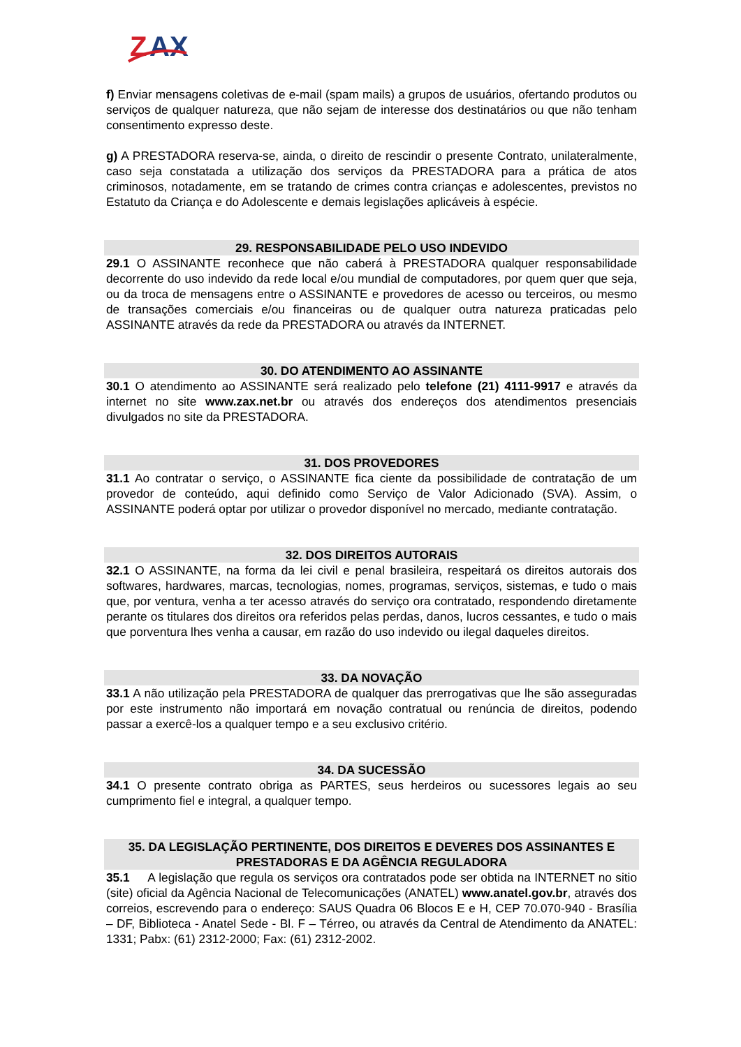Z
AX
f) Enviar mensagens coletivas de e-mail (spam mails) a grupos de usuários, ofertando produtos ou serviços de qualquer natureza, que não sejam de interesse dos destinatários ou que não tenham consentimento expresso deste.
g) A PRESTADORA reserva-se, ainda, o direito de rescindir o presente Contrato, unilateralmente, caso seja constatada a utilização dos serviços da PRESTADORA para a prática de atos criminosos, notadamente, em se tratando de crimes contra crianças e adolescentes, previstos no Estatuto da Criança e do Adolescente e demais legislações aplicáveis à espécie.
29. RESPONSABILIDADE PELO USO INDEVIDO
29.1 O ASSINANTE reconhece que não caberá à PRESTADORA qualquer responsabilidade decorrente do uso indevido da rede local e/ou mundial de computadores, por quem quer que seja, ou da troca de mensagens entre o ASSINANTE e provedores de acesso ou terceiros, ou mesmo de transações comerciais e/ou financeiras ou de qualquer outra natureza praticadas pelo ASSINANTE através da rede da PRESTADORA ou através da INTERNET.
30. DO ATENDIMENTO AO ASSINANTE
30.1 O atendimento ao ASSINANTE será realizado pelo telefone (21) 4111-9917 e através da internet no site www.zax.net.br ou através dos endereços dos atendimentos presenciais divulgados no site da PRESTADORA.
31. DOS PROVEDORES
31.1 Ao contratar o serviço, o ASSINANTE fica ciente da possibilidade de contratação de um provedor de conteúdo, aqui definido como Serviço de Valor Adicionado (SVA). Assim, o ASSINANTE poderá optar por utilizar o provedor disponível no mercado, mediante contratação.
32. DOS DIREITOS AUTORAIS
32.1 O ASSINANTE, na forma da lei civil e penal brasileira, respeitará os direitos autorais dos softwares, hardwares, marcas, tecnologias, nomes, programas, serviços, sistemas, e tudo o mais que, por ventura, venha a ter acesso através do serviço ora contratado, respondendo diretamente perante os titulares dos direitos ora referidos pelas perdas, danos, lucros cessantes, e tudo o mais que porventura lhes venha a causar, em razão do uso indevido ou ilegal daqueles direitos.
33. DA NOVAÇÃO
33.1 A não utilização pela PRESTADORA de qualquer das prerrogativas que lhe são asseguradas por este instrumento não importará em novação contratual ou renúncia de direitos, podendo passar a exercê-los a qualquer tempo e a seu exclusivo critério.
34. DA SUCESSÃO
34.1 O presente contrato obriga as PARTES, seus herdeiros ou sucessores legais ao seu cumprimento fiel e integral, a qualquer tempo.
35. DA LEGISLAÇÃO PERTINENTE, DOS DIREITOS E DEVERES DOS ASSINANTES E PRESTADORAS E DA AGÊNCIA REGULADORA
35.1 A legislação que regula os serviços ora contratados pode ser obtida na INTERNET no sitio (site) oficial da Agência Nacional de Telecomunicações (ANATEL) www.anatel.gov.br, através dos correios, escrevendo para o endereço: SAUS Quadra 06 Blocos E e H, CEP 70.070-940 - Brasília – DF, Biblioteca - Anatel Sede - Bl. F – Térreo, ou através da Central de Atendimento da ANATEL: 1331; Pabx: (61) 2312-2000; Fax: (61) 2312-2002.